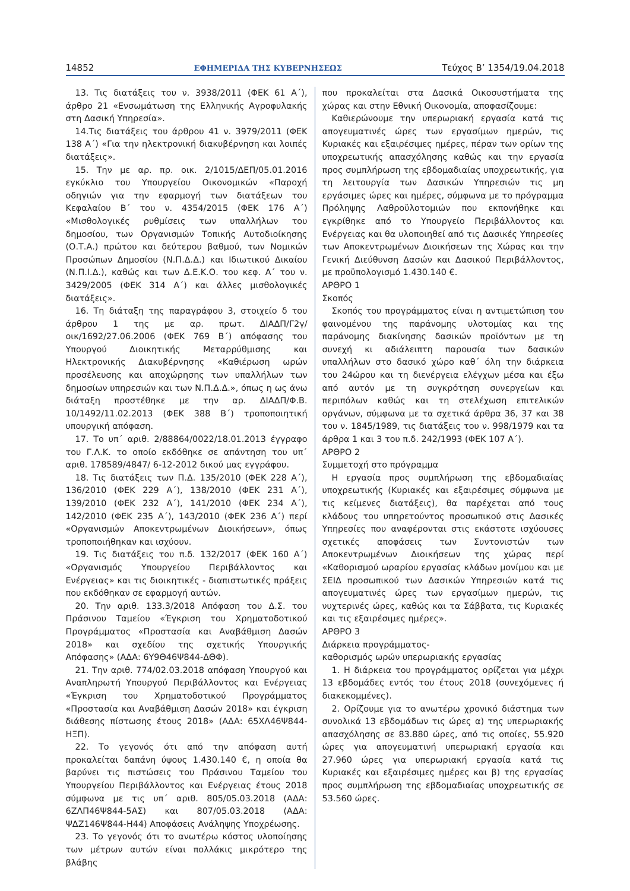14852 ΕΦΗΜΕΡΙΔΑ ΤΗΣ ΚΥΒΕΡΝΗΣΕΩΣ Τεύχος Β’ 1354/19.04.2018
13. Τις διατάξεις του ν. 3938/2011 (ΦΕΚ 61 Α΄), άρθρο 21 «Ενσωμάτωση της Ελληνικής Αγροφυλακής στη Δασική Υπηρεσία».
14.Τις διατάξεις του άρθρου 41 ν. 3979/2011 (ΦΕΚ 138 Α΄) «Για την ηλεκτρονική διακυβέρνηση και λοιπές διατάξεις».
15. Την με αρ. πρ. οικ. 2/1015/ΔΕΠ/05.01.2016 εγκύκλιο του Υπουργείου Οικονομικών «Παροχή οδηγιών για την εφαρμογή των διατάξεων του Κεφαλαίου Β΄ του ν. 4354/2015 (ΦΕΚ 176 Α΄) «Μισθολογικές ρυθμίσεις των υπαλλήλων του δημοσίου, των Οργανισμών Τοπικής Αυτοδιοίκησης (Ο.Τ.Α.) πρώτου και δεύτερου βαθμού, των Νομικών Προσώπων Δημοσίου (Ν.Π.Δ.Δ.) και Ιδιωτικού Δικαίου (Ν.Π.Ι.Δ.), καθώς και των Δ.Ε.Κ.Ο. του κεφ. Α΄ του ν. 3429/2005 (ΦΕΚ 314 Α΄) και άλλες μισθολογικές διατάξεις».
16. Τη διάταξη της παραγράφου 3, στοιχείο δ του άρθρου 1 της με αρ. πρωτ. ΔΙΑΔΠ/Γ2γ/οικ/1692/27.06.2006 (ΦΕΚ 769 Β΄) απόφασης του Υπουργού Διοικητικής Μεταρρύθμισης και Ηλεκτρονικής Διακυβέρνησης «Καθιέρωση ωρών προσέλευσης και αποχώρησης των υπαλλήλων των δημοσίων υπηρεσιών και των Ν.Π.Δ.Δ.», όπως η ως άνω διάταξη προστέθηκε με την αρ. ΔΙΑΔΠ/Φ.Β. 10/1492/11.02.2013 (ΦΕΚ 388 Β΄) τροποποιητική υπουργική απόφαση.
17. Το υπ΄ αριθ. 2/88864/0022/18.01.2013 έγγραφο του Γ.Λ.Κ. το οποίο εκδόθηκε σε απάντηση του υπ΄ αριθ. 178589/4847/ 6-12-2012 δικού μας εγγράφου.
18. Τις διατάξεις των Π.Δ. 135/2010 (ΦΕΚ 228 Α΄), 136/2010 (ΦΕΚ 229 Α΄), 138/2010 (ΦΕΚ 231 Α΄), 139/2010 (ΦΕΚ 232 Α΄), 141/2010 (ΦΕΚ 234 Α΄), 142/2010 (ΦΕΚ 235 Α΄), 143/2010 (ΦΕΚ 236 Α΄) περί «Οργανισμών Αποκεντρωμένων Διοικήσεων», όπως τροποποιήθηκαν και ισχύουν.
19. Τις διατάξεις του π.δ. 132/2017 (ΦΕΚ 160 Α΄) «Οργανισμός Υπουργείου Περιβάλλοντος και Ενέργειας» και τις διοικητικές - διαπιστωτικές πράξεις που εκδόθηκαν σε εφαρμογή αυτών.
20. Την αριθ. 133.3/2018 Απόφαση του Δ.Σ. του Πράσινου Ταμείου «Έγκριση του Χρηματοδοτικού Προγράμματος «Προστασία και Αναβάθμιση Δασών 2018» και σχεδίου της σχετικής Υπουργικής Απόφασης» (ΑΔΑ: 6Υ9Θ46Ψ844-ΔΘΦ).
21. Την αριθ. 774/02.03.2018 απόφαση Υπουργού και Αναπληρωτή Υπουργού Περιβάλλοντος και Ενέργειας «Έγκριση του Χρηματοδοτικού Προγράμματος «Προστασία και Αναβάθμιση Δασών 2018» και έγκριση διάθεσης πίστωσης έτους 2018» (ΑΔΑ: 65ΧΛ46Ψ844-ΗΞΠ).
22. Το γεγονός ότι από την απόφαση αυτή προκαλείται δαπάνη ύψους 1.430.140 €, η οποία θα βαρύνει τις πιστώσεις του Πράσινου Ταμείου του Υπουργείου Περιβάλλοντος και Ενέργειας έτους 2018 σύμφωνα με τις υπ΄ αριθ. 805/05.03.2018 (ΑΔΑ: 6ΖΛΠ46Ψ844-5ΑΣ) και 807/05.03.2018 (ΑΔΑ: ΨΔΖ146Ψ844-Η44) Αποφάσεις Ανάληψης Υποχρέωσης.
23. Το γεγονός ότι το ανωτέρω κόστος υλοποίησης των μέτρων αυτών είναι πολλάκις μικρότερο της βλάβης
που προκαλείται στα Δασικά Οικοσυστήματα της χώρας και στην Εθνική Οικονομία, αποφασίζουμε:
Καθιερώνουμε την υπερωριακή εργασία κατά τις απογευματινές ώρες των εργασίμων ημερών, τις Κυριακές και εξαιρέσιμες ημέρες, πέραν των ορίων της υποχρεωτικής απασχόλησης καθώς και την εργασία προς συμπλήρωση της εβδομαδιαίας υποχρεωτικής, για τη λειτουργία των Δασικών Υπηρεσιών τις μη εργάσιμες ώρες και ημέρες, σύμφωνα με το πρόγραμμα Πρόληψης Λαθροϋλοτομιών που εκπονήθηκε και εγκρίθηκε από το Υπουργείο Περιβάλλοντος και Ενέργειας και θα υλοποιηθεί από τις Δασικές Υπηρεσίες των Αποκεντρωμένων Διοικήσεων της Χώρας και την Γενική Διεύθυνση Δασών και Δασικού Περιβάλλοντος, με προϋπολογισμό 1.430.140 €.
ΑΡΘΡΟ 1
Σκοπός
Σκοπός του προγράμματος είναι η αντιμετώπιση του φαινομένου της παράνομης υλοτομίας και της παράνομης διακίνησης δασικών προϊόντων με τη συνεχή κι αδιάλειπτη παρουσία των δασικών υπαλλήλων στο δασικό χώρο καθ΄ όλη την διάρκεια του 24ώρου και τη διενέργεια ελέγχων μέσα και έξω από αυτόν με τη συγκρότηση συνεργείων και περιπόλων καθώς και τη στελέχωση επιτελικών οργάνων, σύμφωνα με τα σχετικά άρθρα 36, 37 και 38 του ν. 1845/1989, τις διατάξεις του ν. 998/1979 και τα άρθρα 1 και 3 του π.δ. 242/1993 (ΦΕΚ 107 Α΄).
ΑΡΘΡΟ 2
Συμμετοχή στο πρόγραμμα
Η εργασία προς συμπλήρωση της εβδομαδιαίας υποχρεωτικής (Κυριακές και εξαιρέσιμες σύμφωνα με τις κείμενες διατάξεις), θα παρέχεται από τους κλάδους του υπηρετούντος προσωπικού στις Δασικές Υπηρεσίες που αναφέρονται στις εκάστοτε ισχύουσες σχετικές αποφάσεις των Συντονιστών των Αποκεντρωμένων Διοικήσεων της χώρας περί «Καθορισμού ωραρίου εργασίας κλάδων μονίμου και με ΣΕΙΔ προσωπικού των Δασικών Υπηρεσιών κατά τις απογευματινές ώρες των εργασίμων ημερών, τις νυχτερινές ώρες, καθώς και τα Σάββατα, τις Κυριακές και τις εξαιρέσιμες ημέρες».
ΑΡΘΡΟ 3
Διάρκεια προγράμματος-
καθορισμός ωρών υπερωριακής εργασίας
1. Η διάρκεια του προγράμματος ορίζεται για μέχρι 13 εβδομάδες εντός του έτους 2018 (συνεχόμενες ή διακεκομμένες).
2. Ορίζουμε για το ανωτέρω χρονικό διάστημα των συνολικά 13 εβδομάδων τις ώρες α) της υπερωριακής απασχόλησης σε 83.880 ώρες, από τις οποίες, 55.920 ώρες για απογευματινή υπερωριακή εργασία και 27.960 ώρες για υπερωριακή εργασία κατά τις Κυριακές και εξαιρέσιμες ημέρες και β) της εργασίας προς συμπλήρωση της εβδομαδιαίας υποχρεωτικής σε 53.560 ώρες.